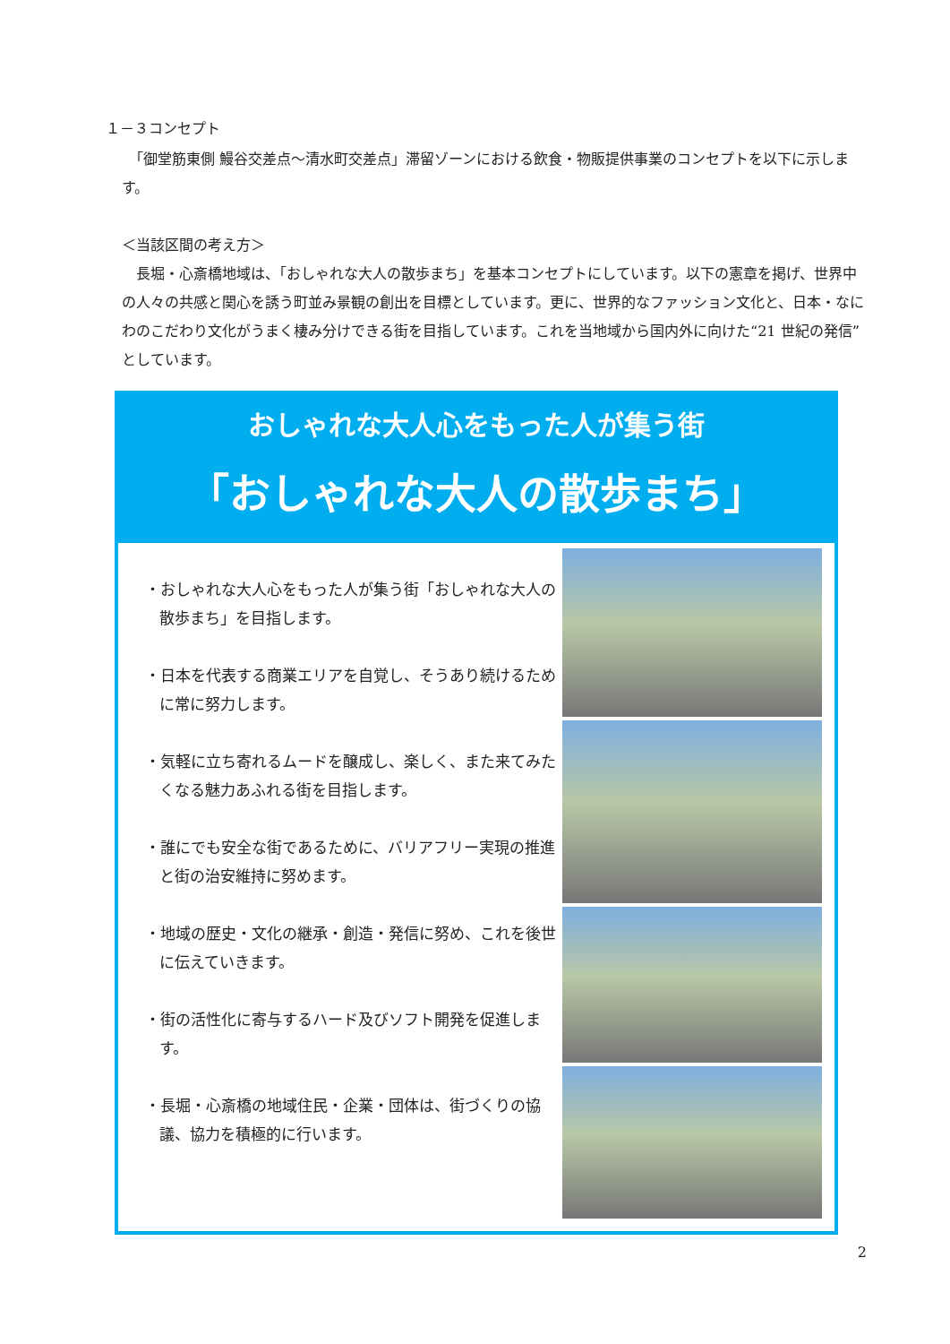１－３コンセプト
　「御堂筋東側 鰻谷交差点～清水町交差点」滞留ゾーンにおける飲食・物販提供事業のコンセプトを以下に示します。
＜当該区間の考え方＞
　長堀・心斎橋地域は、「おしゃれな大人の散歩まち」を基本コンセプトにしています。以下の憲章を掲げ、世界中の人々の共感と関心を誘う町並み景観の創出を目標としています。更に、世界的なファッション文化と、日本・なにわのこだわり文化がうまく棲み分けできる街を目指しています。これを当地域から国内外に向けた“21 世紀の発信”としています。
おしゃれな大人心をもった人が集う街
「おしゃれな大人の散歩まち」
・おしゃれな大人心をもった人が集う街「おしゃれな大人の散歩まち」を目指します。
・日本を代表する商業エリアを自覚し、そうあり続けるために常に努力します。
・気軽に立ち寄れるムードを醸成し、楽しく、また来てみたくなる魅力あふれる街を目指します。
・誰にでも安全な街であるために、バリアフリー実現の推進と街の治安維持に努めます。
・地域の歴史・文化の継承・創造・発信に努め、これを後世に伝えていきます。
・街の活性化に寄与するハード及びソフト開発を促進します。
・長堀・心斎橋の地域住民・企業・団体は、街づくりの協議、協力を積極的に行います。
2